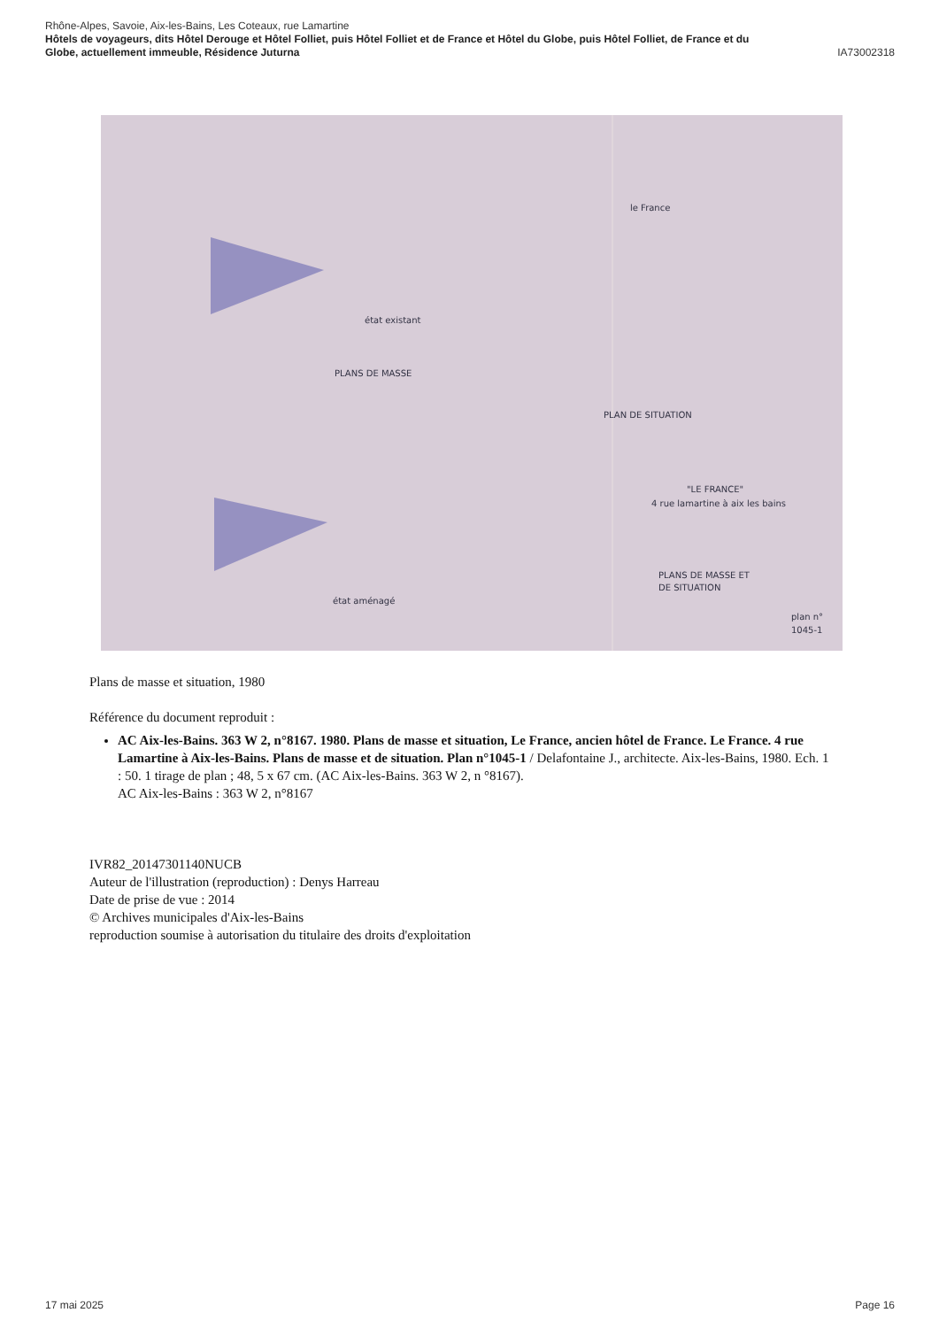Rhône-Alpes, Savoie, Aix-les-Bains, Les Coteaux, rue Lamartine
Hôtels de voyageurs, dits Hôtel Derouge et Hôtel Folliet, puis Hôtel Folliet et de France et Hôtel du Globe, puis Hôtel Folliet, de France et du
Globe, actuellement immeuble, Résidence Juturna IA73002318
état existant
PLANS DE MASSE
le France
PLAN DE SITUATION
"LE FRANCE"
4 rue lamartine à aix les bains
PLANS DE MASSE ET
DE SITUATION
état aménagé
plan n°
1045-1
Plans de masse et situation, 1980
Référence du document reproduit :
AC Aix-les-Bains. 363 W 2, n°8167. 1980. Plans de masse et situation, Le France, ancien hôtel de France. Le France. 4 rue Lamartine à Aix-les-Bains. Plans de masse et de situation. Plan n°1045-1 / Delafontaine J., architecte. Aix-les-Bains, 1980. Ech. 1 : 50. 1 tirage de plan ; 48, 5 x 67 cm. (AC Aix-les-Bains. 363 W 2, n °8167).
AC Aix-les-Bains : 363 W 2, n°8167
IVR82_20147301140NUCB
Auteur de l'illustration (reproduction) : Denys Harreau
Date de prise de vue : 2014
© Archives municipales d'Aix-les-Bains
reproduction soumise à autorisation du titulaire des droits d'exploitation
17 mai 2025 Page 16